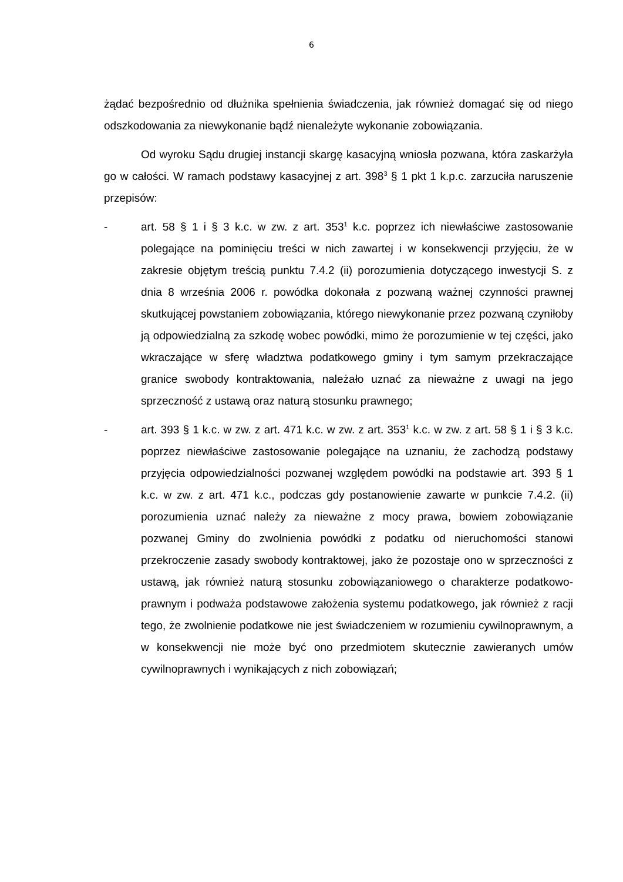6
żądać bezpośrednio od dłużnika spełnienia świadczenia, jak również domagać się od niego odszkodowania za niewykonanie bądź nienależyte wykonanie zobowiązania.
Od wyroku Sądu drugiej instancji skargę kasacyjną wniosła pozwana, która zaskarżyła go w całości. W ramach podstawy kasacyjnej z art. 398<sup>3</sup> § 1 pkt 1 k.p.c. zarzuciła naruszenie przepisów:
- art. 58 § 1 i § 3 k.c. w zw. z art. 353<sup>1</sup> k.c. poprzez ich niewłaściwe zastosowanie polegające na pominięciu treści w nich zawartej i w konsekwencji przyjęciu, że w zakresie objętym treścią punktu 7.4.2 (ii) porozumienia dotyczącego inwestycji S. z dnia 8 września 2006 r. powódka dokonała z pozwaną ważnej czynności prawnej skutkującej powstaniem zobowiązania, którego niewykonanie przez pozwaną czyniłoby ją odpowiedzialną za szkodę wobec powódki, mimo że porozumienie w tej części, jako wkraczające w sferę władztwa podatkowego gminy i tym samym przekraczające granice swobody kontraktowania, należało uznać za nieważne z uwagi na jego sprzeczność z ustawą oraz naturą stosunku prawnego;
- art. 393 § 1 k.c. w zw. z art. 471 k.c. w zw. z art. 353<sup>1</sup> k.c. w zw. z art. 58 § 1 i § 3 k.c. poprzez niewłaściwe zastosowanie polegające na uznaniu, że zachodzą podstawy przyjęcia odpowiedzialności pozwanej względem powódki na podstawie art. 393 § 1 k.c. w zw. z art. 471 k.c., podczas gdy postanowienie zawarte w punkcie 7.4.2. (ii) porozumienia uznać należy za nieważne z mocy prawa, bowiem zobowiązanie pozwanej Gminy do zwolnienia powódki z podatku od nieruchomości stanowi przekroczenie zasady swobody kontraktowej, jako że pozostaje ono w sprzeczności z ustawą, jak również naturą stosunku zobowiązaniowego o charakterze podatkowo-prawnym i podważa podstawowe założenia systemu podatkowego, jak również z racji tego, że zwolnienie podatkowe nie jest świadczeniem w rozumieniu cywilnoprawnym, a w konsekwencji nie może być ono przedmiotem skutecznie zawieranych umów cywilnoprawnych i wynikających z nich zobowiązań;